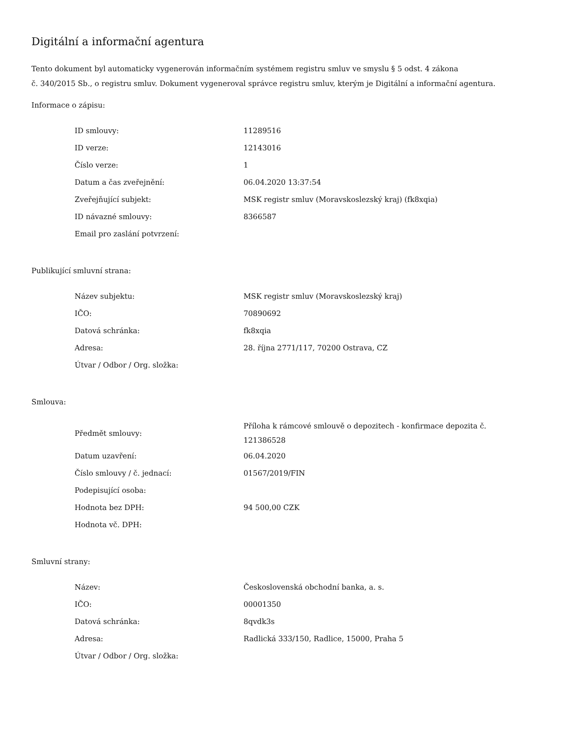Digitální a informační agentura
Tento dokument byl automaticky vygenerován informačním systémem registru smluv ve smyslu § 5 odst. 4 zákona
č. 340/2015 Sb., o registru smluv. Dokument vygeneroval správce registru smluv, kterým je Digitální a informační agentura.
Informace o zápisu:
| ID smlouvy: | 11289516 |
| ID verze: | 12143016 |
| Číslo verze: | 1 |
| Datum a čas zveřejnění: | 06.04.2020 13:37:54 |
| Zveřejňující subjekt: | MSK registr smluv (Moravskoslezský kraj) (fk8xqia) |
| ID návazné smlouvy: | 8366587 |
| Email pro zaslání potvrzení: | |
Publikující smluvní strana:
| Název subjektu: | MSK registr smluv (Moravskoslezský kraj) |
| IČO: | 70890692 |
| Datová schránka: | fk8xqia |
| Adresa: | 28. října 2771/117, 70200 Ostrava, CZ |
| Útvar / Odbor / Org. složka: | |
Smlouva:
| Předmět smlouvy: | Příloha k rámcové smlouvě o depozitech - konfirmace depozita č. 121386528 |
| Datum uzavření: | 06.04.2020 |
| Číslo smlouvy / č. jednací: | 01567/2019/FIN |
| Podepisující osoba: | |
| Hodnota bez DPH: | 94 500,00 CZK |
| Hodnota vč. DPH: | |
Smluvní strany:
| Název: | Československá obchodní banka, a. s. |
| IČO: | 00001350 |
| Datová schránka: | 8qvdk3s |
| Adresa: | Radlická 333/150, Radlice, 15000, Praha 5 |
| Útvar / Odbor / Org. složka: | |